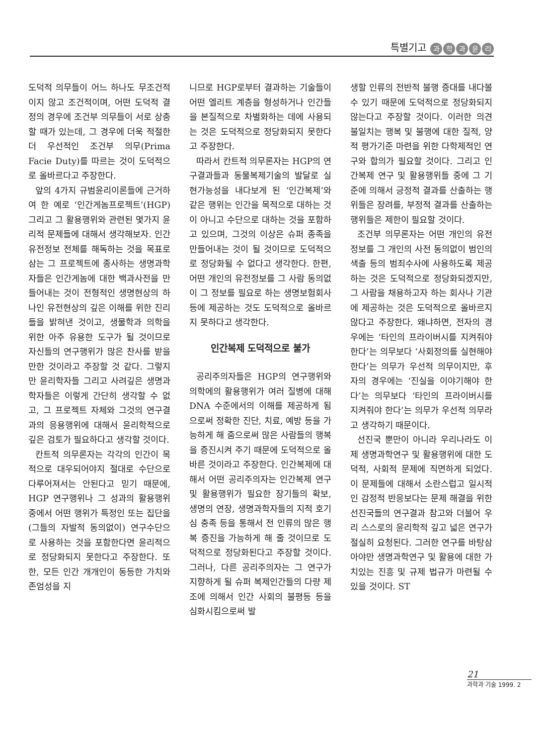특별기고 과학과윤리
도덕적 의무들이 어느 하나도 무조건적이지 않고 조건적이며, 어떤 도덕적 결정의 경우에 조건부 의무들이 서로 상충할 때가 있는데, 그 경우에 더욱 적절한 더 우선적인 조건부 의무(Prima Facie Duty)를 따르는 것이 도덕적으로 올바르다고 주장한다.
앞의 4가지 규범윤리이론들에 근거하여 한 예로 ‘인간게놈프로젝트’(HGP) 그리고 그 활용행위와 관련된 몇가지 윤리적 문제들에 대해서 생각해보자. 인간유전정보 전체를 해독하는 것을 목표로 삼는 그 프로젝트에 종사하는 생명과학자들은 인간게놈에 대한 백과사전을 만들어내는 것이 전형적인 생명현상의 하나인 유전현상의 깊은 이해를 위한 진리들을 밝혀낸 것이고, 생물학과 의학을 위한 아주 유용한 도구가 될 것이므로 자신들의 연구행위가 많은 찬사를 받을 만한 것이라고 주장할 것 같다. 그렇지만 윤리학자들 그리고 사려깊은 생명과학자들은 이렇게 간단히 생각할 수 없고, 그 프로젝트 자체와 그것의 연구결과의 응용행위에 대해서 윤리학적으로 깊은 검토가 필요하다고 생각할 것이다.
칸트적 의무론자는 각각의 인간이 목적으로 대우되어야지 절대로 수단으로 다루어져서는 안된다고 믿기 때문에, HGP 연구행위나 그 성과의 활용행위 중에서 어떤 행위가 특정인 또는 집단을 (그들의 자발적 동의없이) 연구수단으로 사용하는 것을 포함한다면 윤리적으로 정당화되지 못한다고 주장한다. 또한, 모든 인간 개개인이 동등한 가치와 존엄성을 지
니므로 HGP로부터 결과하는 기술들이 어떤 엘리트 계층을 형성하거나 인간들을 본질적으로 차별화하는 데에 사용되는 것은 도덕적으로 정당화되지 못한다고 주장한다.
따라서 칸트적 의무론자는 HGP의 연구결과들과 동물복제기술의 발달로 실현가능성을 내다보게 된 ‘인간복제’와 같은 행위는 인간을 목적으로 대하는 것이 아니고 수단으로 대하는 것을 포함하고 있으며, 그것의 이상은 슈퍼 종족을 만들어내는 것이 될 것이므로 도덕적으로 정당화될 수 없다고 생각한다. 한편, 어떤 개인의 유전정보를 그 사람 동의없이 그 정보를 필요로 하는 생명보험회사 등에 제공하는 것도 도덕적으로 올바르지 못하다고 생각한다.
인간복제 도덕적으로 불가
공리주의자들은 HGP의 연구행위와 의학에의 활용행위가 여러 질병에 대해 DNA 수준에서의 이해를 제공하게 됨으로써 정확한 진단, 치료, 예방 등을 가능하게 해 줌으로써 많은 사람들의 행복을 증진시켜 주기 때문에 도덕적으로 올바른 것이라고 주장한다. 인간복제에 대해서 어떤 공리주의자는 인간복제 연구 및 활용행위가 필요한 장기들의 확보, 생명의 연장, 생명과학자들의 지적 호기심 충족 등을 통해서 전 인류의 많은 행복 증진을 가능하게 해 줄 것이므로 도덕적으로 정당화된다고 주장할 것이다. 그러나, 다른 공리주의자는 그 연구가 지향하게 될 슈퍼 복제인간들의 다량 제조에 의해서 인간 사회의 불평등 등을 심화시킴으로써 발
생할 인류의 전반적 불행 증대를 내다볼 수 있기 때문에 도덕적으로 정당화되지 않는다고 주장할 것이다. 이러한 의견 불일치는 행복 및 불행에 대한 질적, 양적 평가기준 마련을 위한 다학제적인 연구와 합의가 필요할 것이다. 그리고 인간복제 연구 및 활용행위들 중에 그 기준에 의해서 긍정적 결과를 산출하는 행위들은 장려를, 부정적 결과를 산출하는 행위들은 제한이 필요할 것이다.
조건부 의무론자는 어떤 개인의 유전정보를 그 개인의 사전 동의없이 범인의 색출 등의 범죄수사에 사용하도록 제공하는 것은 도덕적으로 정당화되겠지만, 그 사람을 채용하고자 하는 회사나 기관에 제공하는 것은 도덕적으로 올바르지 않다고 주장한다. 왜냐하면, 전자의 경우에는 ‘타인의 프라이버시를 지켜줘야 한다’는 의무보다 ‘사회정의를 실현해야 한다’는 의무가 우선적 의무이지만, 후자의 경우에는 ‘진실을 이야기해야 한다’는 의무보다 ‘타인의 프라이버시를 지켜줘야 한다’는 의무가 우선적 의무라고 생각하기 때문이다.
선진국 뿐만이 아니라 우리나라도 이제 생명과학연구 및 활용행위에 대한 도덕적, 사회적 문제에 직면하게 되었다. 이 문제들에 대해서 소란스럽고 일시적인 감정적 반응보다는 문제 해결을 위한 선진국들의 연구결과 참고와 더불어 우리 스스로의 윤리학적 깊고 넓은 연구가 절실히 요청된다. 그러한 연구를 바탕삼아야만 생명과학연구 및 활용에 대한 가치있는 진흥 및 규제 법규가 마련될 수 있을 것이다. ST
21
과학과 기술 1999. 2